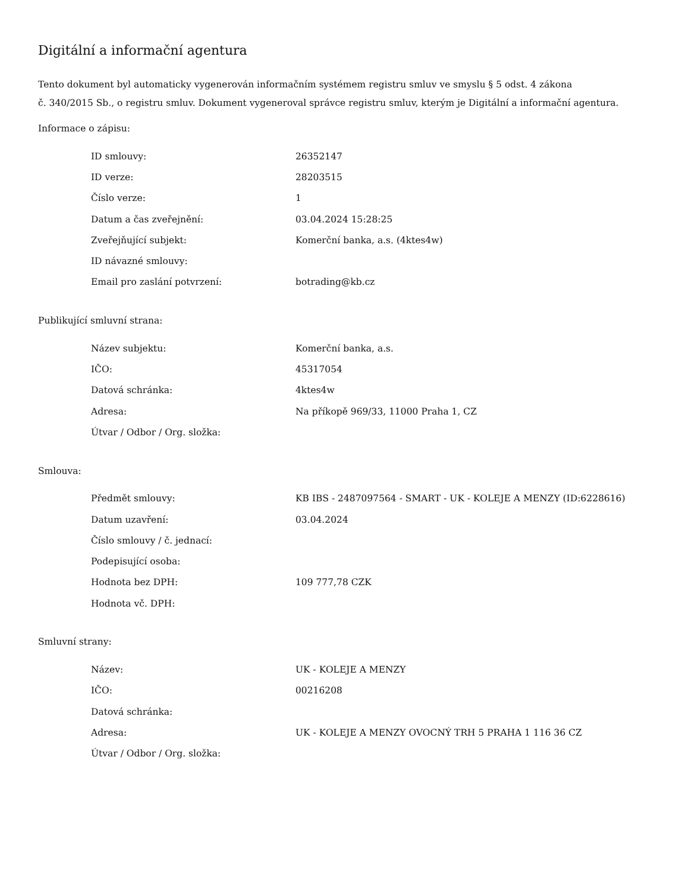Digitální a informační agentura
Tento dokument byl automaticky vygenerován informačním systémem registru smluv ve smyslu § 5 odst. 4 zákona
č. 340/2015 Sb., o registru smluv. Dokument vygeneroval správce registru smluv, kterým je Digitální a informační agentura.
Informace o zápisu:
| ID smlouvy: | 26352147 |
| ID verze: | 28203515 |
| Číslo verze: | 1 |
| Datum a čas zveřejnění: | 03.04.2024 15:28:25 |
| Zveřejňující subjekt: | Komerční banka, a.s. (4ktes4w) |
| ID návazné smlouvy: | |
| Email pro zaslání potvrzení: | botrading@kb.cz |
Publikující smluvní strana:
| Název subjektu: | Komerční banka, a.s. |
| IČO: | 45317054 |
| Datová schránka: | 4ktes4w |
| Adresa: | Na příkopě 969/33, 11000 Praha 1, CZ |
| Útvar / Odbor / Org. složka: | |
Smlouva:
| Předmět smlouvy: | KB IBS - 2487097564 - SMART - UK - KOLEJE A MENZY (ID:6228616) |
| Datum uzavření: | 03.04.2024 |
| Číslo smlouvy / č. jednací: | |
| Podepisující osoba: | |
| Hodnota bez DPH: | 109 777,78 CZK |
| Hodnota vč. DPH: | |
Smluvní strany:
| Název: | UK - KOLEJE A MENZY |
| IČO: | 00216208 |
| Datová schránka: | |
| Adresa: | UK - KOLEJE A MENZY OVOCNÝ TRH 5 PRAHA 1 116 36 CZ |
| Útvar / Odbor / Org. složka: | |